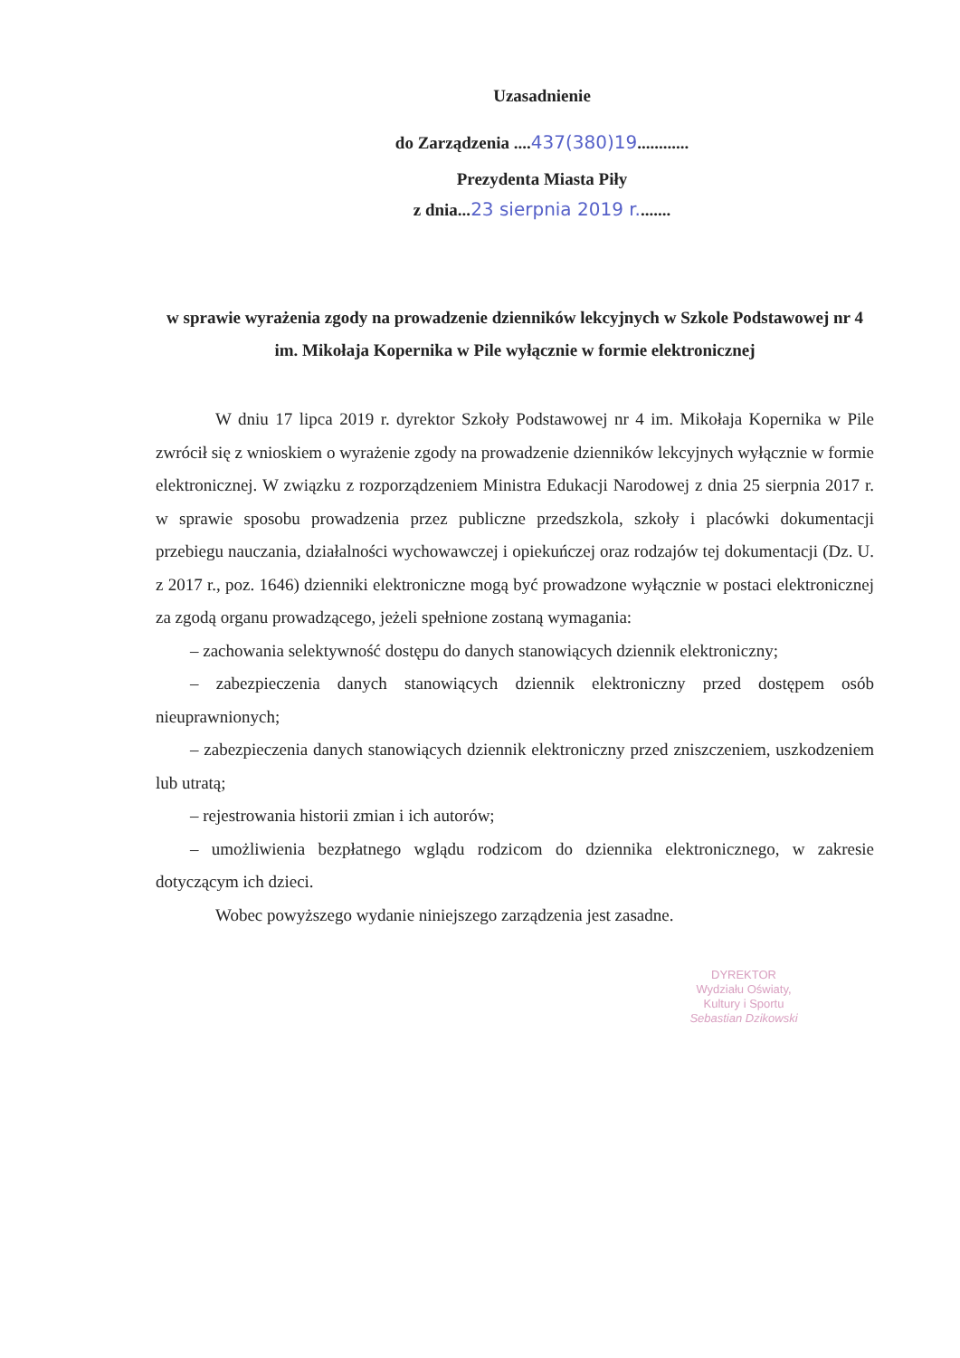Uzasadnienie
do Zarządzenia ....437(380)19............
Prezydenta Miasta Piły
z dnia...23 sierpnia 2019 r........
w sprawie wyrażenia zgody na prowadzenie dzienników lekcyjnych w Szkole Podstawowej nr 4 im. Mikołaja Kopernika w Pile wyłącznie w formie elektronicznej
W dniu 17 lipca 2019 r. dyrektor Szkoły Podstawowej nr 4 im. Mikołaja Kopernika w Pile zwrócił się z wnioskiem o wyrażenie zgody na prowadzenie dzienników lekcyjnych wyłącznie w formie elektronicznej. W związku z rozporządzeniem Ministra Edukacji Narodowej z dnia 25 sierpnia 2017 r. w sprawie sposobu prowadzenia przez publiczne przedszkola, szkoły i placówki dokumentacji przebiegu nauczania, działalności wychowawczej i opiekuńczej oraz rodzajów tej dokumentacji (Dz. U. z 2017 r., poz. 1646) dzienniki elektroniczne mogą być prowadzone wyłącznie w postaci elektronicznej za zgodą organu prowadzącego, jeżeli spełnione zostaną wymagania:
– zachowania selektywność dostępu do danych stanowiących dziennik elektroniczny;
– zabezpieczenia danych stanowiących dziennik elektroniczny przed dostępem osób nieuprawnionych;
– zabezpieczenia danych stanowiących dziennik elektroniczny przed zniszczeniem, uszkodzeniem lub utratą;
– rejestrowania historii zmian i ich autorów;
– umożliwienia bezpłatnego wglądu rodzicom do dziennika elektronicznego, w zakresie dotyczącym ich dzieci.
Wobec powyższego wydanie niniejszego zarządzenia jest zasadne.
DYREKTOR
Wydziału Oświaty,
Kultury i Sportu
Sebastian Dzikowski